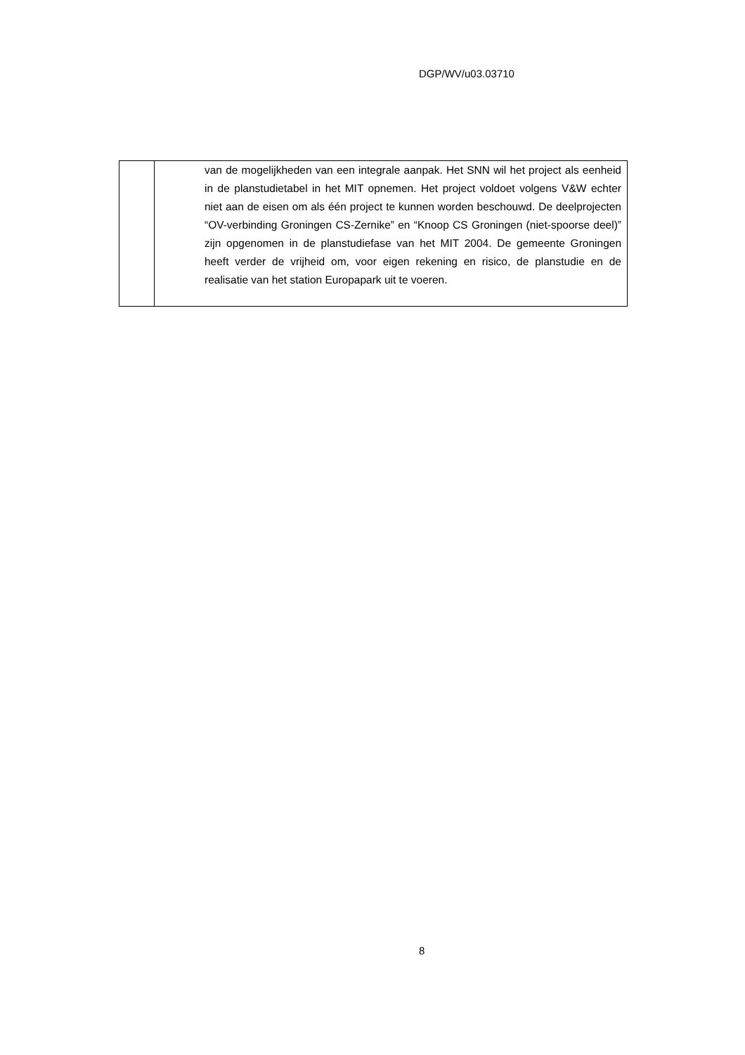DGP/WV/u03.03710
| | van de mogelijkheden van een integrale aanpak. Het SNN wil het project als eenheid in de planstudietabel in het MIT opnemen. Het project voldoet volgens V&W echter niet aan de eisen om als één project te kunnen worden beschouwd. De deelprojecten “OV-verbinding Groningen CS-Zernike” en “Knoop CS Groningen (niet-spoorse deel)” zijn opgenomen in de planstudiefase van het MIT 2004. De gemeente Groningen heeft verder de vrijheid om, voor eigen rekening en risico, de planstudie en de realisatie van het station Europapark uit te voeren. |
8